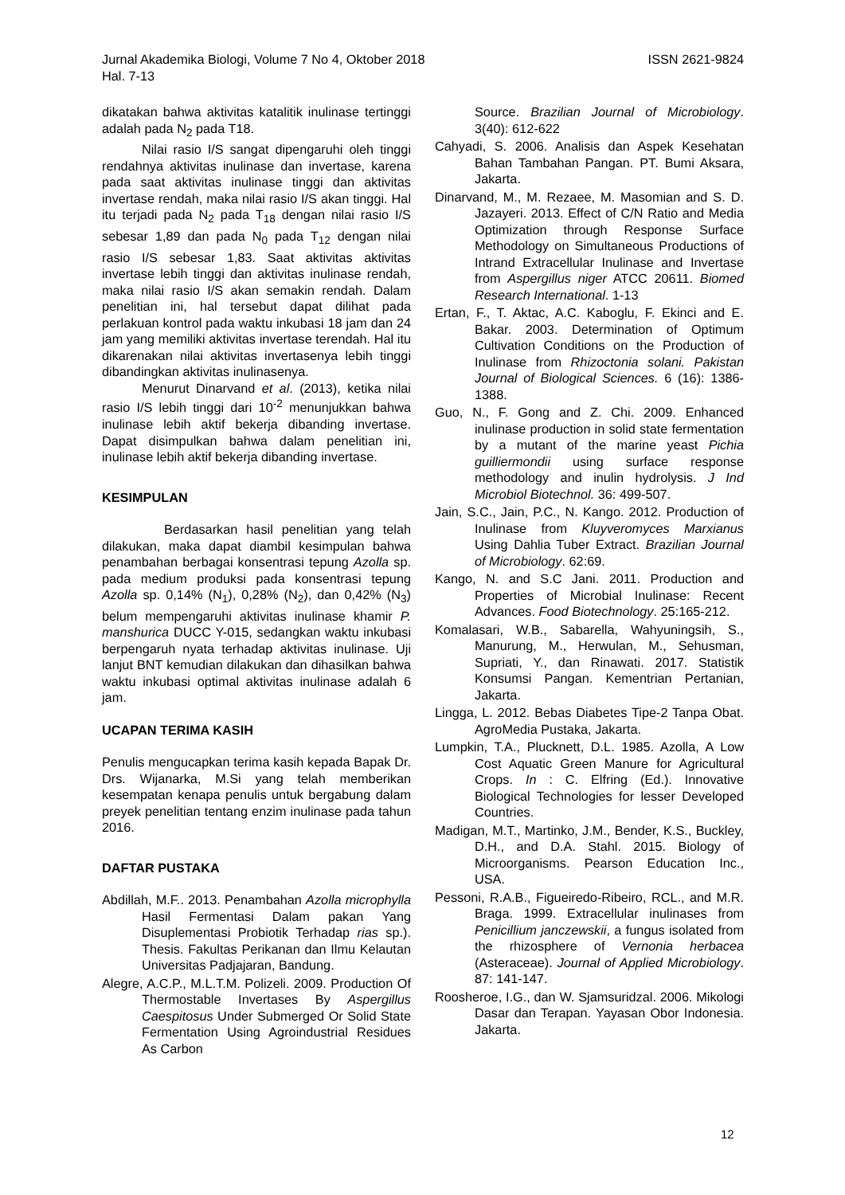ISSN 2621-9824 Jurnal Akademika Biologi, Volume 7 No 4, Oktober 2018
Hal. 7-13
dikatakan bahwa aktivitas katalitik inulinase tertinggi adalah pada N<sub>2</sub> pada T18.
Nilai rasio I/S sangat dipengaruhi oleh tinggi rendahnya aktivitas inulinase dan invertase, karena pada saat aktivitas inulinase tinggi dan aktivitas invertase rendah, maka nilai rasio I/S akan tinggi. Hal itu terjadi pada N<sub>2</sub> pada T<sub>18</sub> dengan nilai rasio I/S sebesar 1,89 dan pada N<sub>0</sub> pada T<sub>12</sub> dengan nilai rasio I/S sebesar 1,83. Saat aktivitas aktivitas invertase lebih tinggi dan aktivitas inulinase rendah, maka nilai rasio I/S akan semakin rendah. Dalam penelitian ini, hal tersebut dapat dilihat pada perlakuan kontrol pada waktu inkubasi 18 jam dan 24 jam yang memiliki aktivitas invertase terendah. Hal itu dikarenakan nilai aktivitas invertasenya lebih tinggi dibandingkan aktivitas inulinasenya.
Menurut Dinarvand et al. (2013), ketika nilai rasio I/S lebih tinggi dari 10<sup>-2</sup> menunjukkan bahwa inulinase lebih aktif bekerja dibanding invertase. Dapat disimpulkan bahwa dalam penelitian ini, inulinase lebih aktif bekerja dibanding invertase.
KESIMPULAN
Berdasarkan hasil penelitian yang telah dilakukan, maka dapat diambil kesimpulan bahwa penambahan berbagai konsentrasi tepung Azolla sp. pada medium produksi pada konsentrasi tepung Azolla sp. 0,14% (N<sub>1</sub>), 0,28% (N<sub>2</sub>), dan 0,42% (N<sub>3</sub>) belum mempengaruhi aktivitas inulinase khamir P. manshurica DUCC Y-015, sedangkan waktu inkubasi berpengaruh nyata terhadap aktivitas inulinase. Uji lanjut BNT kemudian dilakukan dan dihasilkan bahwa waktu inkubasi optimal aktivitas inulinase adalah 6 jam.
UCAPAN TERIMA KASIH
Penulis mengucapkan terima kasih kepada Bapak Dr. Drs. Wijanarka, M.Si yang telah memberikan kesempatan kenapa penulis untuk bergabung dalam preyek penelitian tentang enzim inulinase pada tahun 2016.
DAFTAR PUSTAKA
Abdillah, M.F.. 2013. Penambahan Azolla microphylla Hasil Fermentasi Dalam pakan Yang Disuplementasi Probiotik Terhadap rias sp.). Thesis. Fakultas Perikanan dan Ilmu Kelautan Universitas Padjajaran, Bandung.
Alegre, A.C.P., M.L.T.M. Polizeli. 2009. Production Of Thermostable Invertases By Aspergillus Caespitosus Under Submerged Or Solid State Fermentation Using Agroindustrial Residues As Carbon
Source. Brazilian Journal of Microbiology. 3(40): 612-622
Cahyadi, S. 2006. Analisis dan Aspek Kesehatan Bahan Tambahan Pangan. PT. Bumi Aksara, Jakarta.
Dinarvand, M., M. Rezaee, M. Masomian and S. D. Jazayeri. 2013. Effect of C/N Ratio and Media Optimization through Response Surface Methodology on Simultaneous Productions of Intrand Extracellular Inulinase and Invertase from Aspergillus niger ATCC 20611. Biomed Research International. 1-13
Ertan, F., T. Aktac, A.C. Kaboglu, F. Ekinci and E. Bakar. 2003. Determination of Optimum Cultivation Conditions on the Production of Inulinase from Rhizoctonia solani. Pakistan Journal of Biological Sciences. 6 (16): 1386-1388.
Guo, N., F. Gong and Z. Chi. 2009. Enhanced inulinase production in solid state fermentation by a mutant of the marine yeast Pichia guilliermondii using surface response methodology and inulin hydrolysis. J Ind Microbiol Biotechnol. 36: 499-507.
Jain, S.C., Jain, P.C., N. Kango. 2012. Production of Inulinase from Kluyveromyces Marxianus Using Dahlia Tuber Extract. Brazilian Journal of Microbiology. 62:69.
Kango, N. and S.C Jani. 2011. Production and Properties of Microbial Inulinase: Recent Advances. Food Biotechnology. 25:165-212.
Komalasari, W.B., Sabarella, Wahyuningsih, S., Manurung, M., Herwulan, M., Sehusman, Supriati, Y., dan Rinawati. 2017. Statistik Konsumsi Pangan. Kementrian Pertanian, Jakarta.
Lingga, L. 2012. Bebas Diabetes Tipe-2 Tanpa Obat. AgroMedia Pustaka, Jakarta.
Lumpkin, T.A., Plucknett, D.L. 1985. Azolla, A Low Cost Aquatic Green Manure for Agricultural Crops. In : C. Elfring (Ed.). Innovative Biological Technologies for lesser Developed Countries.
Madigan, M.T., Martinko, J.M., Bender, K.S., Buckley, D.H., and D.A. Stahl. 2015. Biology of Microorganisms. Pearson Education Inc., USA.
Pessoni, R.A.B., Figueiredo-Ribeiro, RCL., and M.R. Braga. 1999. Extracellular inulinases from Penicillium janczewskii, a fungus isolated from the rhizosphere of Vernonia herbacea (Asteraceae). Journal of Applied Microbiology. 87: 141-147.
Roosheroe, I.G., dan W. Sjamsuridzal. 2006. Mikologi Dasar dan Terapan. Yayasan Obor Indonesia. Jakarta.
12